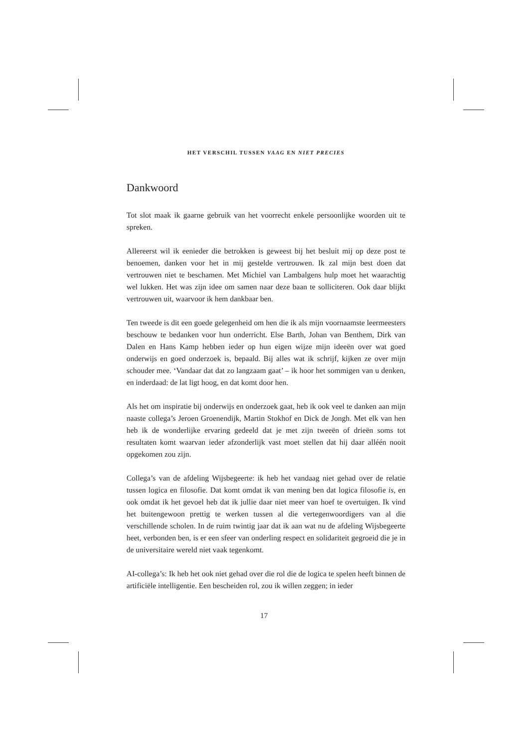HET VERSCHIL TUSSEN VAAG EN NIET PRECIES
Dankwoord
Tot slot maak ik gaarne gebruik van het voorrecht enkele persoonlijke woorden uit te spreken.
Allereerst wil ik eenieder die betrokken is geweest bij het besluit mij op deze post te benoemen, danken voor het in mij gestelde vertrouwen. Ik zal mijn best doen dat vertrouwen niet te beschamen. Met Michiel van Lambalgens hulp moet het waarachtig wel lukken. Het was zijn idee om samen naar deze baan te solliciteren. Ook daar blijkt vertrouwen uit, waarvoor ik hem dankbaar ben.
Ten tweede is dit een goede gelegenheid om hen die ik als mijn voornaamste leermeesters beschouw te bedanken voor hun onderricht. Else Barth, Johan van Benthem, Dirk van Dalen en Hans Kamp hebben ieder op hun eigen wijze mijn ideeën over wat goed onderwijs en goed onderzoek is, bepaald. Bij alles wat ik schrijf, kijken ze over mijn schouder mee. ‘Vandaar dat dat zo langzaam gaat’ – ik hoor het sommigen van u denken, en inderdaad: de lat ligt hoog, en dat komt door hen.
Als het om inspiratie bij onderwijs en onderzoek gaat, heb ik ook veel te danken aan mijn naaste collega’s Jeroen Groenendijk, Martin Stokhof en Dick de Jongh. Met elk van hen heb ik de wonderlijke ervaring gedeeld dat je met zijn tweeën of drieën soms tot resultaten komt waarvan ieder afzonderlijk vast moet stellen dat hij daar alléén nooit opgekomen zou zijn.
Collega’s van de afdeling Wijsbegeerte: ik heb het vandaag niet gehad over de relatie tussen logica en filosofie. Dat komt omdat ik van mening ben dat logica filosofie is, en ook omdat ik het gevoel heb dat ik jullie daar niet meer van hoef te overtuigen. Ik vind het buitengewoon prettig te werken tussen al die vertegenwoordigers van al die verschillende scholen. In de ruim twintig jaar dat ik aan wat nu de afdeling Wijsbegeerte heet, verbonden ben, is er een sfeer van onderling respect en solidariteit gegroeid die je in de universitaire wereld niet vaak tegenkomt.
AI-collega’s: Ik heb het ook niet gehad over die rol die de logica te spelen heeft binnen de artificiële intelligentie. Een bescheiden rol, zou ik willen zeggen; in ieder
17